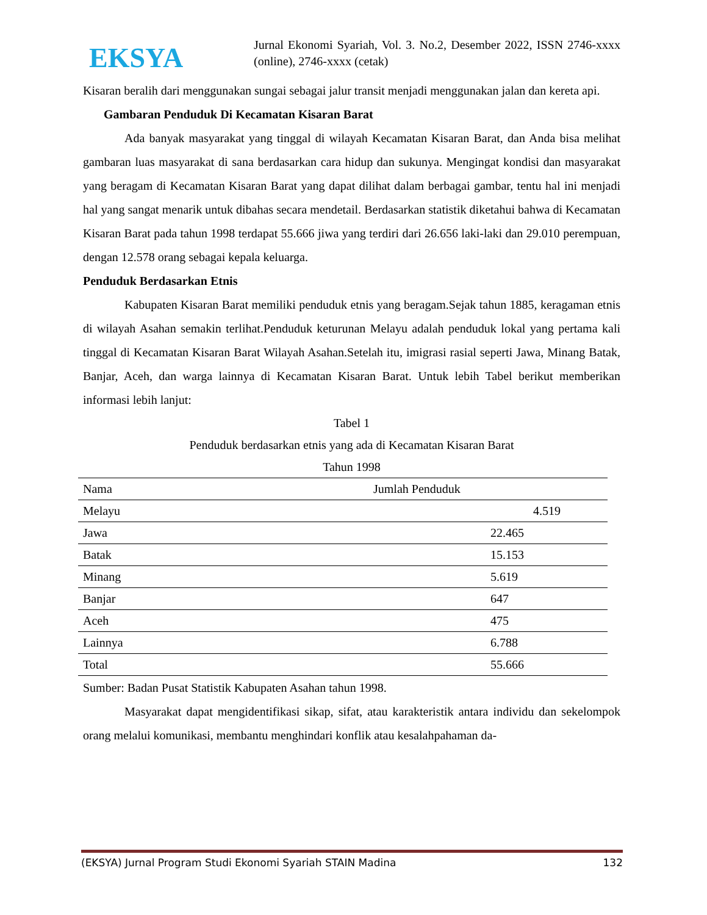EKSYA
Jurnal Ekonomi Syariah, Vol. 3. No.2, Desember 2022, ISSN 2746-xxxx (online), 2746-xxxx (cetak)
Kisaran beralih dari menggunakan sungai sebagai jalur transit menjadi menggunakan jalan dan kereta api.
Gambaran Penduduk Di Kecamatan Kisaran Barat
Ada banyak masyarakat yang tinggal di wilayah Kecamatan Kisaran Barat, dan Anda bisa melihat gambaran luas masyarakat di sana berdasarkan cara hidup dan sukunya. Mengingat kondisi dan masyarakat yang beragam di Kecamatan Kisaran Barat yang dapat dilihat dalam berbagai gambar, tentu hal ini menjadi hal yang sangat menarik untuk dibahas secara mendetail. Berdasarkan statistik diketahui bahwa di Kecamatan Kisaran Barat pada tahun 1998 terdapat 55.666 jiwa yang terdiri dari 26.656 laki-laki dan 29.010 perempuan, dengan 12.578 orang sebagai kepala keluarga.
Penduduk Berdasarkan Etnis
Kabupaten Kisaran Barat memiliki penduduk etnis yang beragam.Sejak tahun 1885, keragaman etnis di wilayah Asahan semakin terlihat.Penduduk keturunan Melayu adalah penduduk lokal yang pertama kali tinggal di Kecamatan Kisaran Barat Wilayah Asahan.Setelah itu, imigrasi rasial seperti Jawa, Minang Batak, Banjar, Aceh, dan warga lainnya di Kecamatan Kisaran Barat. Untuk lebih Tabel berikut memberikan informasi lebih lanjut:
Tabel 1
Penduduk berdasarkan etnis yang ada di Kecamatan Kisaran Barat
Tahun 1998
| Nama | Jumlah Penduduk |
| --- | --- |
| Melayu | 4.519 |
| Jawa | 22.465 |
| Batak | 15.153 |
| Minang | 5.619 |
| Banjar | 647 |
| Aceh | 475 |
| Lainnya | 6.788 |
| Total | 55.666 |
Sumber: Badan Pusat Statistik Kabupaten Asahan tahun 1998.
Masyarakat dapat mengidentifikasi sikap, sifat, atau karakteristik antara individu dan sekelompok orang melalui komunikasi, membantu menghindari konflik atau kesalahpahaman da-
(EKSYA) Jurnal Program Studi Ekonomi Syariah STAIN Madina 132